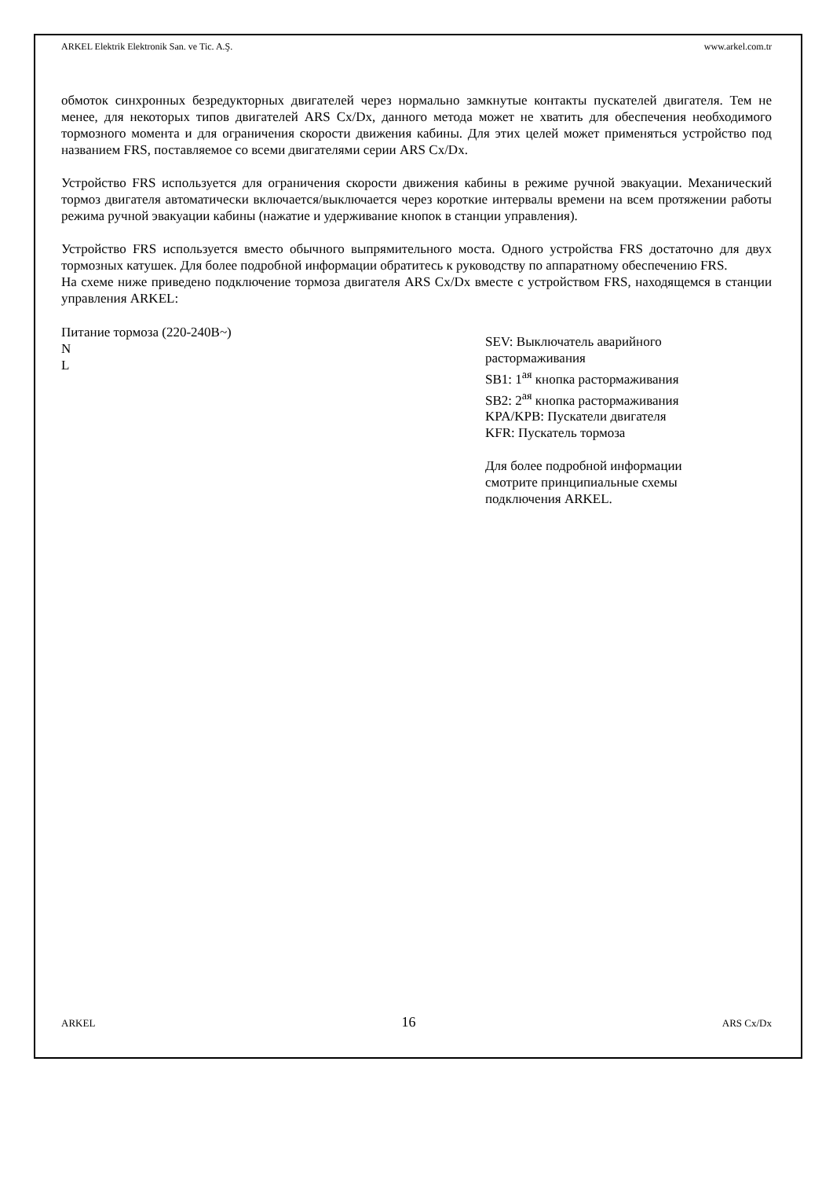ARKEL Elektrik Elektronik San. ve Tic. A.Ş. www.arkel.com.tr
обмоток синхронных безредукторных двигателей через нормально замкнутые контакты пускателей двигателя. Тем не менее, для некоторых типов двигателей ARS Cx/Dx, данного метода может не хватить для обеспечения необходимого тормозного момента и для ограничения скорости движения кабины. Для этих целей может применяться устройство под названием FRS, поставляемое со всеми двигателями серии ARS Cx/Dx.
Устройство FRS используется для ограничения скорости движения кабины в режиме ручной эвакуации. Механический тормоз двигателя автоматически включается/выключается через короткие интервалы времени на всем протяжении работы режима ручной эвакуации кабины (нажатие и удерживание кнопок в станции управления).
Устройство FRS используется вместо обычного выпрямительного моста. Одного устройства FRS достаточно для двух тормозных катушек. Для более подробной информации обратитесь к руководству по аппаратному обеспечению FRS.
На схеме ниже приведено подключение тормоза двигателя ARS Cx/Dx вместе с устройством FRS, находящемся в станции управления ARKEL:
Питание тормоза (220-240В~)
N
L
SEV: Выключатель аварийного
растормаживания
SB1: 1<sup>ая</sup> кнопка растормаживания
SB2: 2<sup>ая</sup> кнопка растормаживания
KPA/KPB: Пускатели двигателя
KFR: Пускатель тормоза
Для более подробной информации
смотрите принципиальные схемы
подключения ARKEL.
ARKEL 16 ARS Cx/Dx